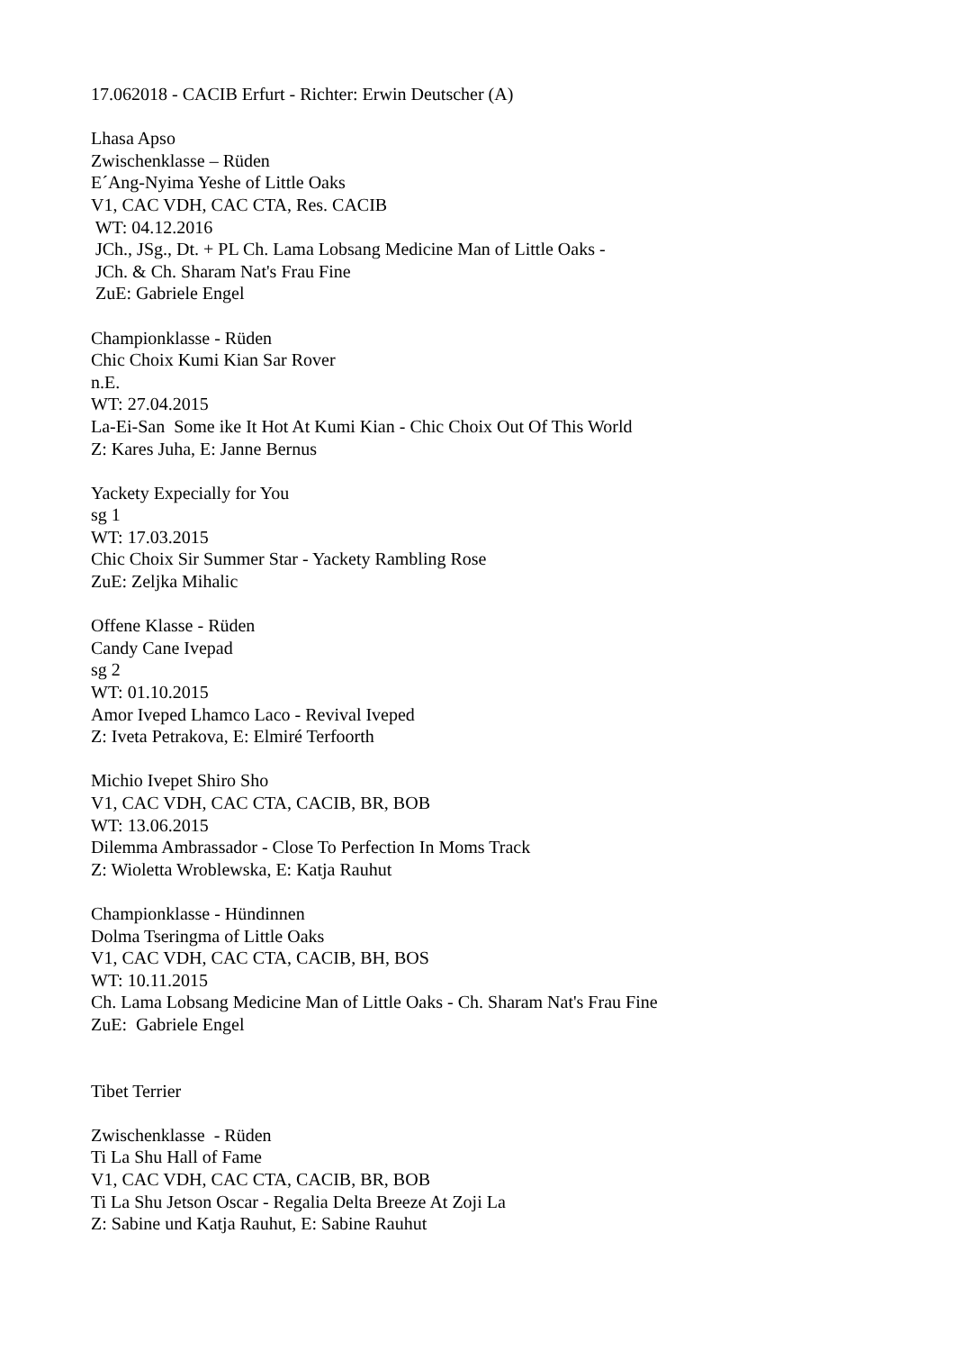17.062018 - CACIB Erfurt - Richter: Erwin Deutscher (A)
Lhasa Apso Zwischenklasse – Rüden E´Ang-Nyima Yeshe of Little Oaks V1, CAC VDH, CAC CTA, Res. CACIB WT: 04.12.2016 JCh., JSg., Dt. + PL Ch. Lama Lobsang Medicine Man of Little Oaks - JCh. & Ch. Sharam Nat's Frau Fine ZuE: Gabriele Engel
Championklasse - Rüden Chic Choix Kumi Kian Sar Rover n.E. WT: 27.04.2015 La-Ei-San Some ike It Hot At Kumi Kian - Chic Choix Out Of This World Z: Kares Juha, E: Janne Bernus
Yackety Expecially for You sg 1 WT: 17.03.2015 Chic Choix Sir Summer Star - Yackety Rambling Rose ZuE: Zeljka Mihalic
Offene Klasse - Rüden Candy Cane Ivepad sg 2 WT: 01.10.2015 Amor Iveped Lhamco Laco - Revival Iveped Z: Iveta Petrakova, E: Elmiré Terfoorth
Michio Ivepet Shiro Sho V1, CAC VDH, CAC CTA, CACIB, BR, BOB WT: 13.06.2015 Dilemma Ambrassador - Close To Perfection In Moms Track Z: Wioletta Wroblewska, E: Katja Rauhut
Championklasse - Hündinnen Dolma Tseringma of Little Oaks V1, CAC VDH, CAC CTA, CACIB, BH, BOS WT: 10.11.2015 Ch. Lama Lobsang Medicine Man of Little Oaks - Ch. Sharam Nat's Frau Fine ZuE: Gabriele Engel
Tibet Terrier
Zwischenklasse - Rüden Ti La Shu Hall of Fame V1, CAC VDH, CAC CTA, CACIB, BR, BOB Ti La Shu Jetson Oscar - Regalia Delta Breeze At Zoji La Z: Sabine und Katja Rauhut, E: Sabine Rauhut